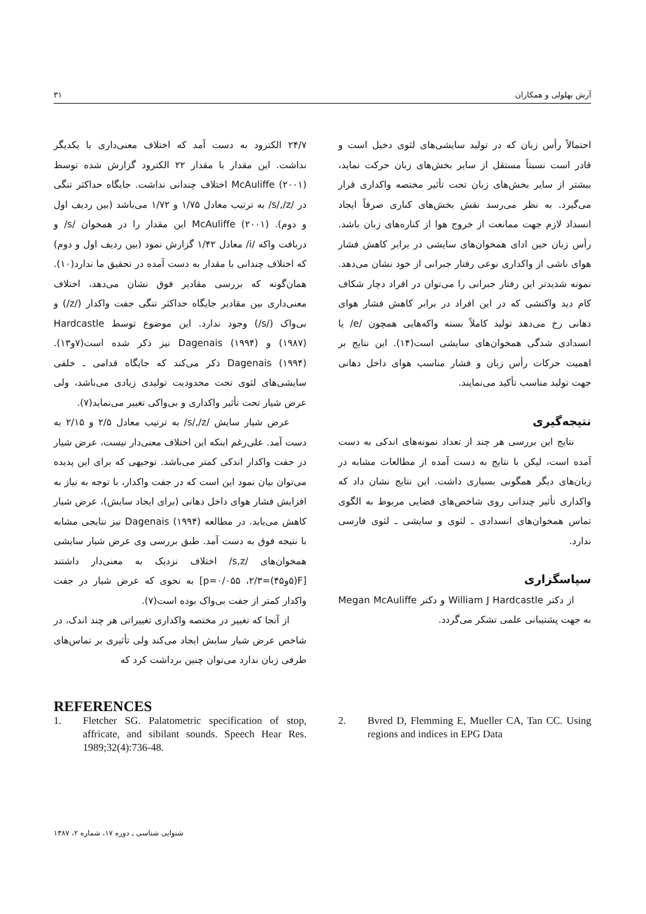آرش بهلولی و همکاران ۳۱
۲۴/۷ الکترود به دست آمد که اختلاف معنی‌داری با یکدیگر نداشت. این مقدار با مقدار ۲۲ الکترود گزارش شده توسط McAuliffe (۲۰۰۱) اختلاف چندانی نداشت. جایگاه حداکثر تنگی در /s/,/z/ به ترتیب معادل ۱/۷۵ و ۱/۷۲ می‌باشد (بین ردیف اول و دوم). McAuliffe (۲۰۰۱) این مقدار را در همخوان /s/ و دربافت واکه /i/ معادل ۱/۴۲ گزارش نمود (بین ردیف اول و دوم) که اختلاف چندانی با مقدار به دست آمده در تحقیق ما ندارد(۱۰). همان‌گونه که بررسی مقادیر فوق نشان می‌دهد، اختلاف معنی‌داری بین مقادیر جایگاه حداکثر تنگی جفت واکدار (/z/) و بی‌واک (/s/) وجود ندارد. این موضوع توسط Hardcastle (۱۹۸۷) و Dagenais (۱۹۹۴) نیز ذکر شده است(۷و۱۳). Dagenais (۱۹۹۴) ذکر می‌کند که جایگاه قدامی ـ خلفی سایشی‌های لثوی تحت محدودیت تولیدی زیادی می‌باشد، ولی عرض شیار تحت تأثیر واکداری و بی‌واکی تغییر می‌نماید(۷).
عرض شیار سایش /s/,/z/ به ترتیب معادل ۲/۵ و ۲/۱۵ به دست آمد. علی‌رغم اینکه این اختلاف معنی‌دار نیست، عرض شیار در جفت واکدار اندکی کمتر می‌باشد. توجیهی که برای این پدیده می‌توان بیان نمود این است که در جفت واکدار، با توجه به نیاز به افزایش فشار هوای داخل دهانی (برای ایجاد سایش)، عرض شیار کاهش می‌یابد. در مطالعه Dagenais (۱۹۹۴) نیز نتایجی مشابه با نتیجه فوق به دست آمد. طبق بررسی وی عرض شیار سایشی همخوان‌های /s,z/ اختلاف نزدیک به معنی‌دار داشتند [F(۵و۴۵)=۲/۳، p=۰/۰۵۵] به نحوی که عرض شیار در جفت واکدار کمتر از جفت بی‌واک بوده است(۷).
از آنجا که تغییر در مختصه واکداری تغییراتی هر چند اندک، در شاخص عرض شیار سایش ایجاد می‌کند ولی تأثیری بر تماس‌های طرفی زبان ندارد می‌توان چنین برداشت کرد که
احتمالاً رأس زبان که در تولید سایشی‌های لثوی دخیل است و قادر است نسبتاً مستقل از سایر بخش‌های زبان حرکت نماید، بیشتر از سایر بخش‌های زبان تحت تأثیر مختصه واکداری قرار می‌گیرد. به نظر می‌رسد نقش بخش‌های کناری صرفاً ایجاد انسداد لازم جهت ممانعت از خروج هوا از کناره‌های زبان باشد. رأس زبان حین ادای همخوان‌های سایشی در برابر کاهش فشار هوای ناشی از واکداری نوعی رفتار جبرانی از خود نشان می‌دهد. نمونه شدیدتر این رفتار جبرانی را می‌توان در افراد دچار شکاف کام دید واکنشی که در این افراد در برابر کاهش فشار هوای دهانی رخ می‌دهد تولید کاملاً بسته واکه‌هایی همچون /e/ یا انسدادی شدگی همخوان‌های سایشی است(۱۴). این نتایج بر اهمیت حرکات رأس زبان و فشار مناسب هوای داخل دهانی جهت تولید مناسب تأکید می‌نمایند.
نتیجه‌گیری
نتایج این بررسی هر چند از تعداد نمونه‌های اندکی به دست آمده است، لیکن با نتایج به دست آمده از مطالعات مشابه در زبان‌های دیگر همگونی بسیاری داشت. این نتایج نشان داد که واکداری تأثیر چندانی روی شاخص‌های فضایی مربوط به الگوی تماس همخوان‌های انسدادی ـ لثوی و سایشی ـ لثوی فارسی ندارد.
سپاسگزاری
از دکتر William J Hardcastle و دکتر Megan McAuliffe به جهت پشتیبانی علمی تشکر می‌گردد.
REFERENCES
1. Fletcher SG. Palatometric specification of stop, affricate, and sibilant sounds. Speech Hear Res. 1989;32(4):736-48.
2. Bvred D, Flemming E, Mueller CA, Tan CC. Using regions and indices in EPG Data
شنوایی شناسی ـ دوره ۱۷، شماره ۲، ۱۳۸۷